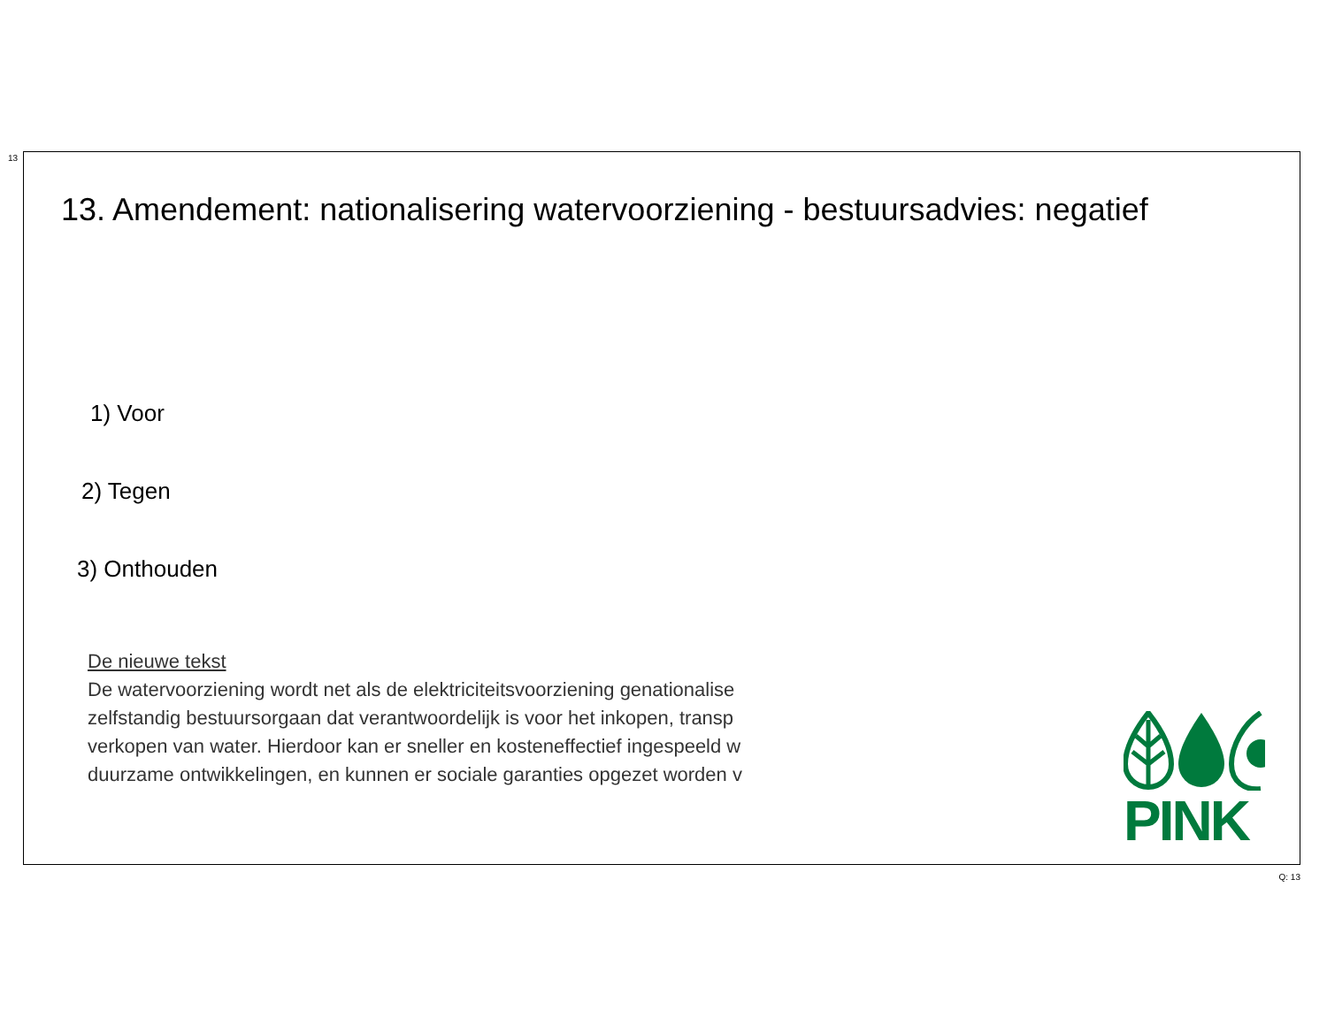13
13. Amendement: nationalisering watervoorziening - bestuursadvies: negatief
1) Voor
2) Tegen
3) Onthouden
De nieuwe tekst
De watervoorziening wordt net als de elektriciteitsvoorziening genationalise
zelfstandig bestuursorgaan dat verantwoordelijk is voor het inkopen, transp
verkopen van water. Hierdoor kan er sneller en kosteneffectief ingespeeld w
duurzame ontwikkelingen, en kunnen er sociale garanties opgezet worden v
PINK
Q: 13